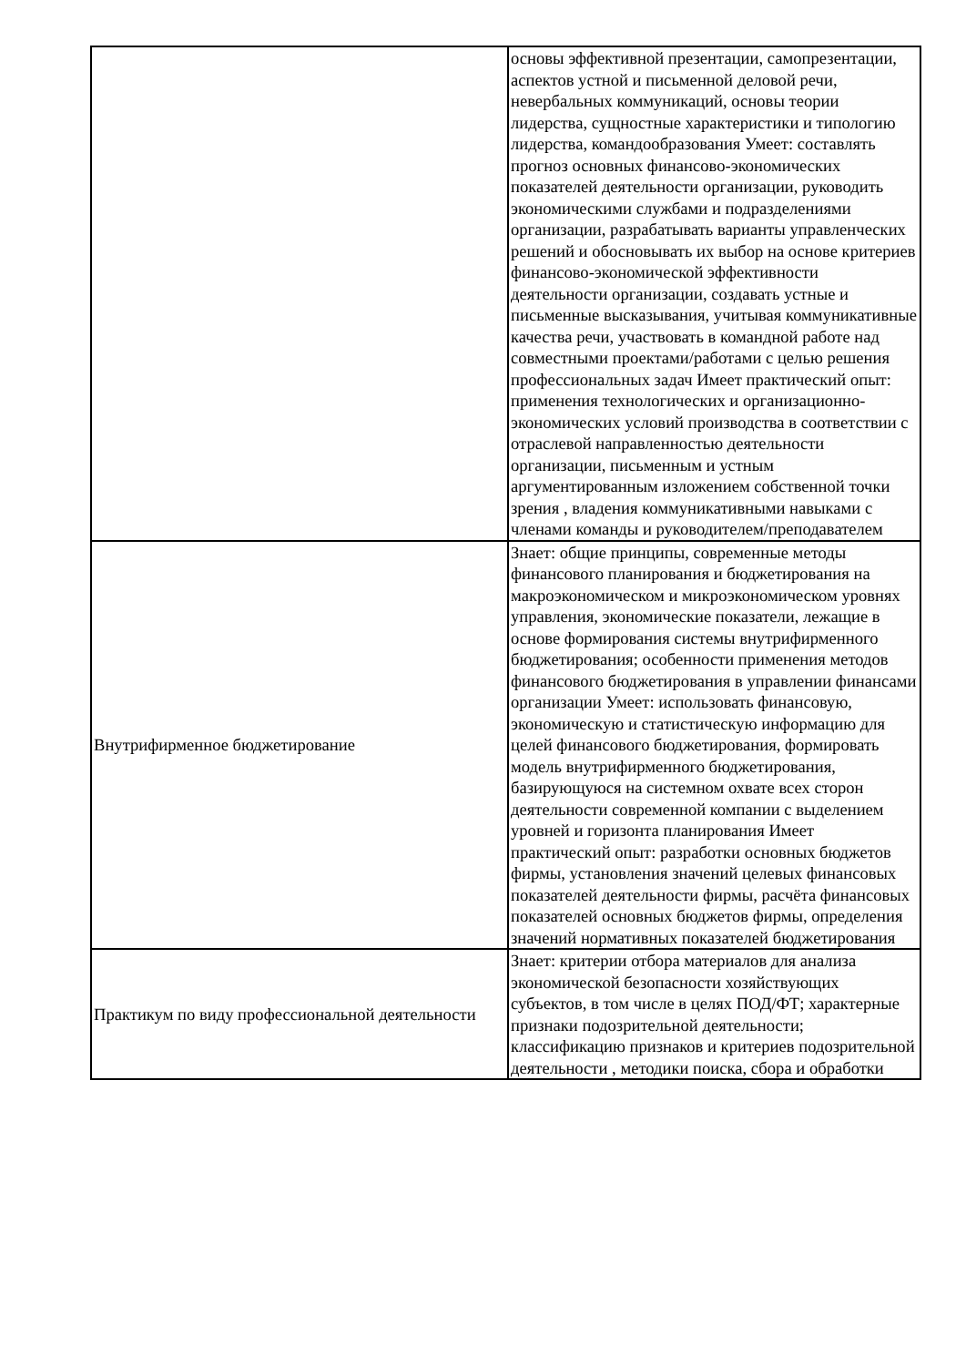| | основы эффективной презентации, самопрезентации, аспектов устной и письменной деловой речи, невербальных коммуникаций, основы теории лидерства, сущностные характеристики и типологию лидерства, командообразования Умеет: составлять прогноз основных финансово-экономических показателей деятельности организации, руководить экономическими службами и подразделениями организации, разрабатывать варианты управленческих решений и обосновывать их выбор на основе критериев финансово-экономической эффективности деятельности организации, создавать устные и письменные высказывания, учитывая коммуникативные качества речи, участвовать в командной работе над совместными проектами/работами с целью решения профессиональных задач Имеет практический опыт: применения технологических и организационно-экономических условий производства в соответствии с отраслевой направленностью деятельности организации, письменным и устным аргументированным изложением собственной точки зрения , владения коммуникативными навыками с членами команды и руководителем/преподавателем |
| Внутрифирменное бюджетирование | Знает: общие принципы, современные методы финансового планирования и бюджетирования на макроэкономическом и микроэкономическом уровнях управления, экономические показатели, лежащие в основе формирования системы внутрифирменного бюджетирования; особенности применения методов финансового бюджетирования в управлении финансами организации Умеет: использовать финансовую, экономическую и статистическую информацию для целей финансового бюджетирования, формировать модель внутрифирменного бюджетирования, базирующуюся на системном охвате всех сторон деятельности современной компании с выделением уровней и горизонта планирования Имеет практический опыт: разработки основных бюджетов фирмы, установления значений целевых финансовых показателей деятельности фирмы, расчёта финансовых показателей основных бюджетов фирмы, определения значений нормативных показателей бюджетирования |
| Практикум по виду профессиональной деятельности | Знает: критерии отбора материалов для анализа экономической безопасности хозяйствующих субъектов, в том числе в целях ПОД/ФТ; характерные признаки подозрительной деятельности; классификацию признаков и критериев подозрительной деятельности , методики поиска, сбора и обработки |